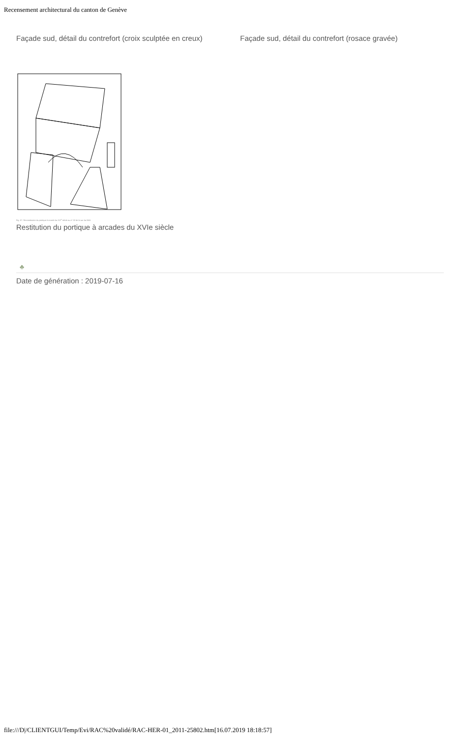Recensement architectural du canton de Genève
Façade sud, détail du contrefort (croix sculptée en creux)
Façade sud, détail du contrefort (rosace gravée)
Fig. 57. Reconstitution du portique à arcade du XVI<sup>e</sup> siècle au nº 32 de la rue du Midi.
Restitution du portique à arcades du XVIe siècle
♣
Date de génération : 2019-07-16
file:///D|/CLIENTGUI/Temp/Evi/RAC%20validé/RAC-HER-01_2011-25802.htm[16.07.2019 18:18:57]